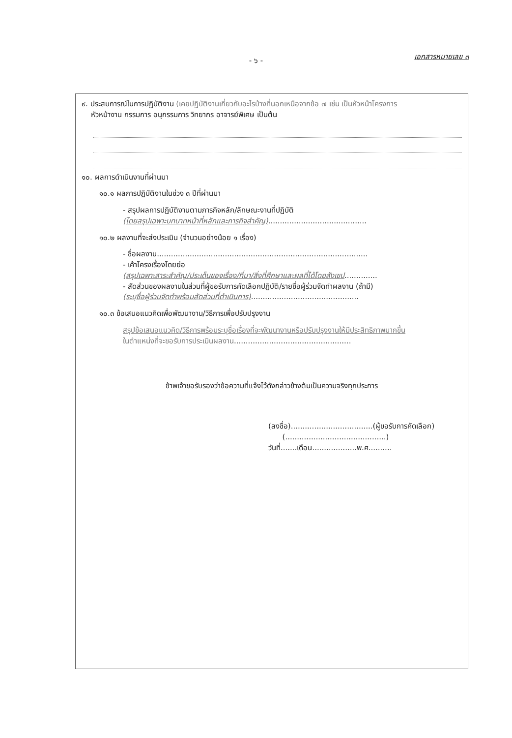เอกสารหมายเลข ๓ - ๖ -
๙. ประสบการณ์ในการปฏิบัติงาน (เคยปฏิบัติงานเกี่ยวกับอะไรบ้างที่นอกเหนือจากข้อ ๗ เช่น เป็นหัวหน้าโครงการ
หัวหน้างาน กรรมการ อนุกรรมการ วิทยากร อาจารย์พิเศษ เป็นต้น
๑๐. ผลการดำเนินงานที่ผ่านมา
๑๐.๑ ผลการปฏิบัติงานในช่วง ๓ ปีที่ผ่านมา
- สรุปผลการปฏิบัติงานตามภารกิจหลัก/ลักษณะงานที่ปฏิบัติ
(โดยสรุปเฉพาะบทบาทหน้าที่หลักและภารกิจสำคัญ)..........................................
๑๐.๒ ผลงานที่จะส่งประเมิน (จำนวนอย่างน้อย ๑ เรื่อง)
- ชื่อผลงาน..........................................................................................
- เค้าโครงเรื่องโดยย่อ
(สรุปเฉพาะสาระสำคัญ/ประเด็นของเรื่อง/ที่มา/สิ่งที่ศึกษาและผลที่ได้โดยสังเขป..............
- สัดส่วนของผลงานในส่วนที่ผู้ขอรับการคัดเลือกปฏิบัติ/รายชื่อผู้ร่วมจัดทำผลงาน (ถ้ามี)
(ระบุชื่อผู้ร่วมจัดทำพร้อมสัดส่วนที่ดำเนินการ)..............................................
๑๐.๓ ข้อเสนอแนวคิดเพื่อพัฒนางาน/วิธีการเพื่อปรับปรุงงาน
สรุปข้อเสนอแนวคิด/วิธีการพร้อมระบุชื่อเรื่องที่จะพัฒนางานหรือปรับปรุงงานให้มีประสิทธิภาพมากขึ้น
ในตำแหน่งที่จะขอรับการประเมินผลงาน..................................................
ข้าพเจ้าขอรับรองว่าข้อความที่แจ้งไว้ดังกล่าวข้างต้นเป็นความจริงทุกประการ
(ลงชื่อ)...................................(ผู้ขอรับการคัดเลือก)
(...........................................)
วันที่.......เดือน...................พ.ศ..........